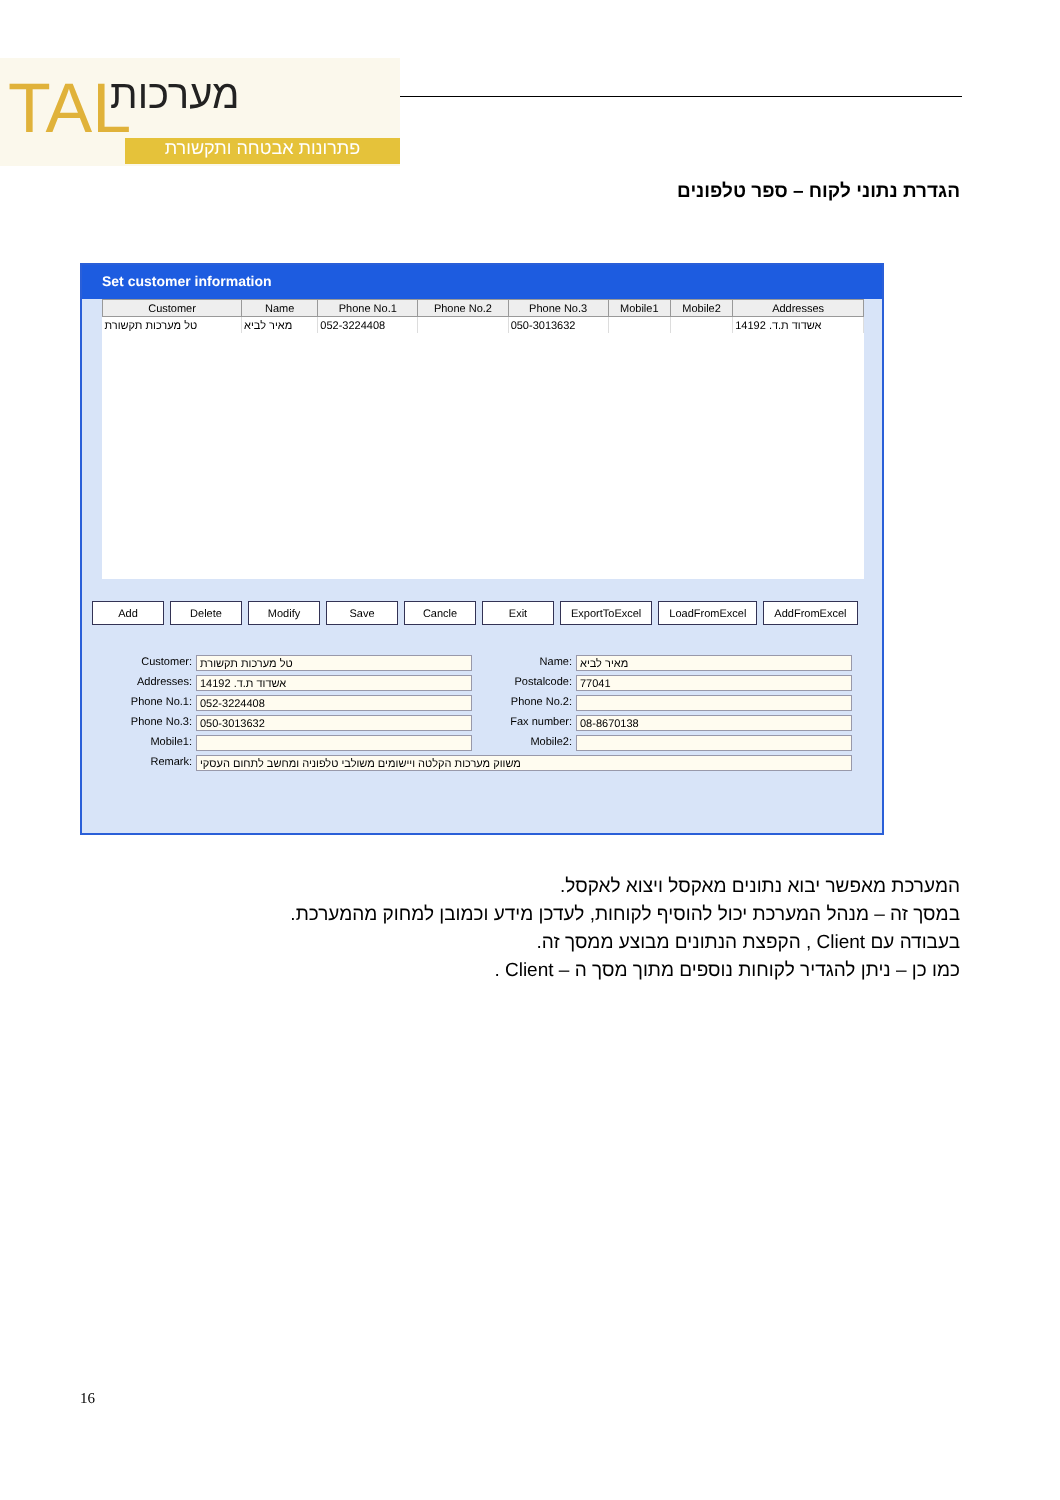TAL מערכות
פתרונות אבטחה ותקשורת
הגדרת נתוני לקוח – ספר טלפונים
Set customer information
| Customer | Name | Phone No.1 | Phone No.2 | Phone No.3 | Mobile1 | Mobile2 | Addresses |
| --- | --- | --- | --- | --- | --- | --- | --- |
| טל מערכות תקשורת | מאיר לביא | 052-3224408 | | 050-3013632 | | | אשדוד ת.ד. 14192 |
Add Delete Modify Save Cancle Exit ExportToExcel LoadFromExcel AddFromExcel
Customer: טל מערכות תקשורת
Name: מאיר לביא
Addresses: אשדוד ת.ד. 14192
Postalcode: 77041
Phone No.1: 052-3224408
Phone No.2:
Phone No.3: 050-3013632
Fax number: 08-8670138
Mobile1:
Mobile2:
Remark: משווק מערכות הקלטה ויישומים משולבי טלפוניה ומחשב לתחום העסקי
המערכת מאפשר יבוא נתונים מאקסל ויצוא לאקסל.
במסך זה – מנהל המערכת יכול להוסיף לקוחות, לעדכן מידע וכמובן למחוק מהמערכת.
בעבודה עם Client , הקפצת הנתונים מבוצע ממסך זה.
כמו כן – ניתן להגדיר לקוחות נוספים מתוך מסך ה – Client .
16